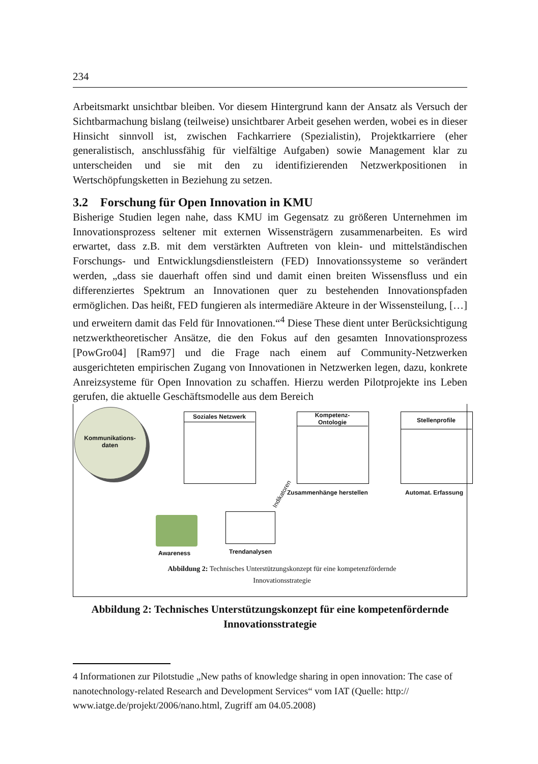234
Arbeitsmarkt unsichtbar bleiben. Vor diesem Hintergrund kann der Ansatz als Versuch der Sichtbarmachung bislang (teilweise) unsichtbarer Arbeit gesehen werden, wobei es in dieser Hinsicht sinnvoll ist, zwischen Fachkarriere (Spezialistin), Projektkarriere (eher generalistisch, anschlussfähig für vielfältige Aufgaben) sowie Management klar zu unterscheiden und sie mit den zu identifizierenden Netzwerkpositionen in Wertschöpfungsketten in Beziehung zu setzen.
3.2 Forschung für Open Innovation in KMU
Bisherige Studien legen nahe, dass KMU im Gegensatz zu größeren Unternehmen im Innovationsprozess seltener mit externen Wissensträgern zusammenarbeiten. Es wird erwartet, dass z.B. mit dem verstärkten Auftreten von klein- und mittelständischen Forschungs- und Entwicklungsdienstleistern (FED) Innovationssysteme so verändert werden, „dass sie dauerhaft offen sind und damit einen breiten Wissensfluss und ein differenziertes Spektrum an Innovationen quer zu bestehenden Innovationspfaden ermöglichen. Das heißt, FED fungieren als intermediäre Akteure in der Wissensteilung, […] und erweitern damit das Feld für Innovationen.“<sup>4</sup> Diese These dient unter Berücksichtigung netzwerktheoretischer Ansätze, die den Fokus auf den gesamten Innovationsprozess [PowGro04] [Ram97] und die Frage nach einem auf Community-Netzwerken ausgerichteten empirischen Zugang von Innovationen in Netzwerken legen, dazu, konkrete Anreizsysteme für Open Innovation zu schaffen. Hierzu werden Pilotprojekte ins Leben gerufen, die aktuelle Geschäftsmodelle aus dem Bereich
Kommunikations-daten
Soziales Netzwerk
Kompetenz-
Ontologie
Stellenprofile
Zusammenhänge herstellen Automat. Erfassung
Awareness Trendanalysen
Indikatoren
Abbildung 2: Technisches Unterstützungskonzept für eine kompetenzfördernde
Innovationsstrategie
Abbildung 2: Technisches Unterstützungskonzept für eine kompetenfördernde Innovationsstrategie
4 Informationen zur Pilotstudie „New paths of knowledge sharing in open innovation: The case of nanotechnology-related Research and Development Services“ vom IAT (Quelle: http:// www.iatge.de/projekt/2006/nano.html, Zugriff am 04.05.2008)